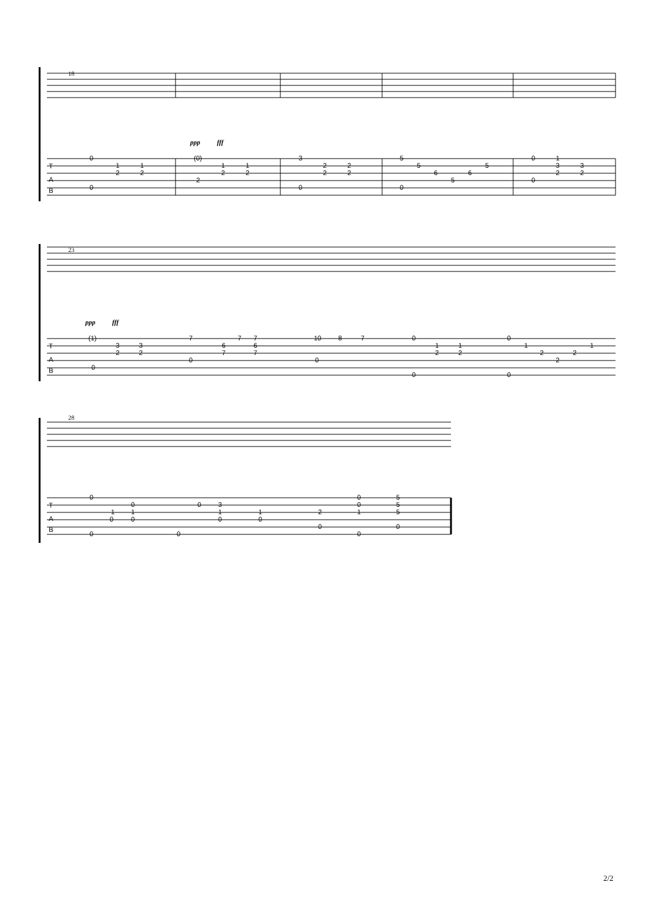18
ppp
fff
T
A
B
0
1
1
2
2
0
(0)
1
1
2
2
2
3
2
2
2
2
0
5
5
6
5
6
5
0
0
1
3
3
2
2
0
23
ppp
fff
T
A
B
(1)
3
3
2
2
0
7
7
7
6
6
7
7
0
10
8
7
0
0
1
1
2
2
0
0
1
2
2
2
1
0
28
T
A
B
0
0
1
1
0
0
0
0
3
1
1
0
0
0
2
0
0
1
0
0
5
5
5
0
2/2